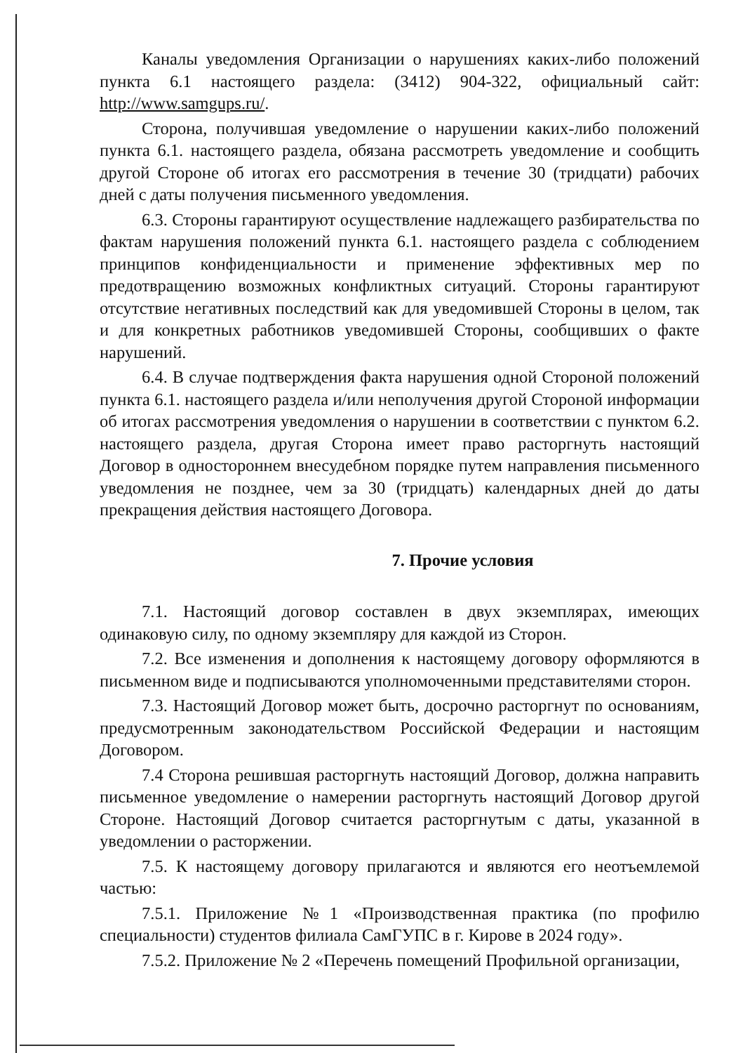Каналы уведомления Организации о нарушениях каких-либо положений пункта 6.1 настоящего раздела: (3412) 904-322, официальный сайт: http://www.samgups.ru/.
Сторона, получившая уведомление о нарушении каких-либо положений пункта 6.1. настоящего раздела, обязана рассмотреть уведомление и сообщить другой Стороне об итогах его рассмотрения в течение 30 (тридцати) рабочих дней с даты получения письменного уведомления.
6.3. Стороны гарантируют осуществление надлежащего разбирательства по фактам нарушения положений пункта 6.1. настоящего раздела с соблюдением принципов конфиденциальности и применение эффективных мер по предотвращению возможных конфликтных ситуаций. Стороны гарантируют отсутствие негативных последствий как для уведомившей Стороны в целом, так и для конкретных работников уведомившей Стороны, сообщивших о факте нарушений.
6.4. В случае подтверждения факта нарушения одной Стороной положений пункта 6.1. настоящего раздела и/или неполучения другой Стороной информации об итогах рассмотрения уведомления о нарушении в соответствии с пунктом 6.2. настоящего раздела, другая Сторона имеет право расторгнуть настоящий Договор в одностороннем внесудебном порядке путем направления письменного уведомления не позднее, чем за 30 (тридцать) календарных дней до даты прекращения действия настоящего Договора.
7. Прочие условия
7.1. Настоящий договор составлен в двух экземплярах, имеющих одинаковую силу, по одному экземпляру для каждой из Сторон.
7.2. Все изменения и дополнения к настоящему договору оформляются в письменном виде и подписываются уполномоченными представителями сторон.
7.3. Настоящий Договор может быть, досрочно расторгнут по основаниям, предусмотренным законодательством Российской Федерации и настоящим Договором.
7.4 Сторона решившая расторгнуть настоящий Договор, должна направить письменное уведомление о намерении расторгнуть настоящий Договор другой Стороне. Настоящий Договор считается расторгнутым с даты, указанной в уведомлении о расторжении.
7.5. К настоящему договору прилагаются и являются его неотъемлемой частью:
7.5.1. Приложение №1 «Производственная практика (по профилю специальности) студентов филиала СамГУПС в г. Кирове в 2024 году».
7.5.2. Приложение № 2 «Перечень помещений Профильной организации,